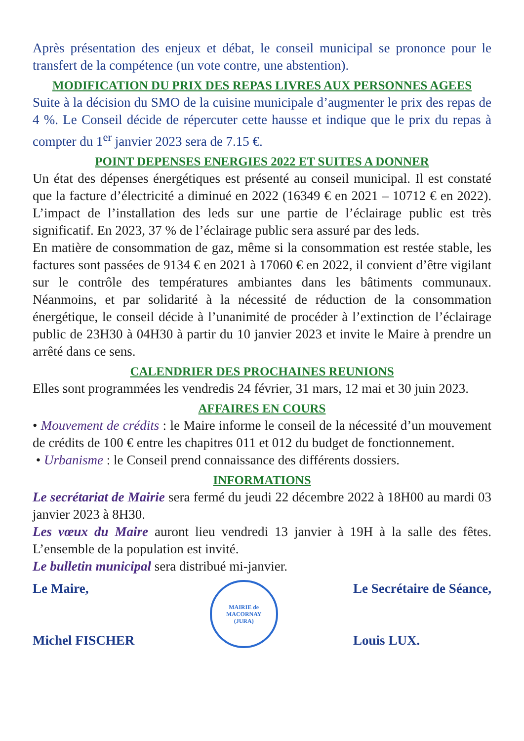Après présentation des enjeux et débat, le conseil municipal se prononce pour le transfert de la compétence (un vote contre, une abstention).
MODIFICATION DU PRIX DES REPAS LIVRES AUX PERSONNES AGEES
Suite à la décision du SMO de la cuisine municipale d’augmenter le prix des repas de 4 %. Le Conseil décide de répercuter cette hausse et indique que le prix du repas à compter du 1<sup>er</sup> janvier 2023 sera de 7.15 €.
POINT DEPENSES ENERGIES 2022 ET SUITES A DONNER
Un état des dépenses énergétiques est présenté au conseil municipal. Il est constaté que la facture d’électricité a diminué en 2022 (16349 € en 2021 – 10712 € en 2022). L’impact de l’installation des leds sur une partie de l’éclairage public est très significatif. En 2023, 37 % de l’éclairage public sera assuré par des leds.
En matière de consommation de gaz, même si la consommation est restée stable, les factures sont passées de 9134 € en 2021 à 17060 € en 2022, il convient d’être vigilant sur le contrôle des températures ambiantes dans les bâtiments communaux. Néanmoins, et par solidarité à la nécessité de réduction de la consommation énergétique, le conseil décide à l’unanimité de procéder à l’extinction de l’éclairage public de 23H30 à 04H30 à partir du 10 janvier 2023 et invite le Maire à prendre un arrêté dans ce sens.
CALENDRIER DES PROCHAINES REUNIONS
Elles sont programmées les vendredis 24 février, 31 mars, 12 mai et 30 juin 2023.
AFFAIRES EN COURS
• Mouvement de crédits : le Maire informe le conseil de la nécessité d’un mouvement de crédits de 100 € entre les chapitres 011 et 012 du budget de fonctionnement.
• Urbanisme : le Conseil prend connaissance des différents dossiers.
INFORMATIONS
Le secrétariat de Mairie sera fermé du jeudi 22 décembre 2022 à 18H00 au mardi 03 janvier 2023 à 8H30.
Les vœux du Maire auront lieu vendredi 13 janvier à 19H à la salle des fêtes. L’ensemble de la population est invité.
Le bulletin municipal sera distribué mi-janvier.
Le Maire,
Michel FISCHER
MAIRIE de MACORNAY
(JURA)
Le Secrétaire de Séance,
Louis LUX.